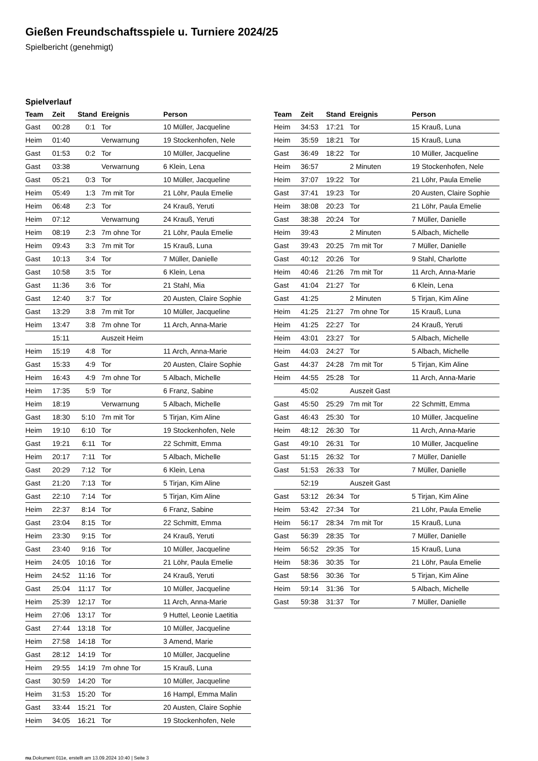Gießen Freundschaftsspiele u. Turniere 2024/25
Spielbericht (genehmigt)
Spielverlauf
| Team | Zeit | Stand | Ereignis | Person |
| --- | --- | --- | --- | --- |
| Gast | 00:28 | 0:1 | Tor | 10 Müller, Jacqueline |
| Heim | 01:40 | | Verwarnung | 19 Stockenhofen, Nele |
| Gast | 01:53 | 0:2 | Tor | 10 Müller, Jacqueline |
| Gast | 03:38 | | Verwarnung | 6 Klein, Lena |
| Gast | 05:21 | 0:3 | Tor | 10 Müller, Jacqueline |
| Heim | 05:49 | 1:3 | 7m mit Tor | 21 Löhr, Paula Emelie |
| Heim | 06:48 | 2:3 | Tor | 24 Krauß, Yeruti |
| Heim | 07:12 | | Verwarnung | 24 Krauß, Yeruti |
| Heim | 08:19 | 2:3 | 7m ohne Tor | 21 Löhr, Paula Emelie |
| Heim | 09:43 | 3:3 | 7m mit Tor | 15 Krauß, Luna |
| Gast | 10:13 | 3:4 | Tor | 7 Müller, Danielle |
| Gast | 10:58 | 3:5 | Tor | 6 Klein, Lena |
| Gast | 11:36 | 3:6 | Tor | 21 Stahl, Mia |
| Gast | 12:40 | 3:7 | Tor | 20 Austen, Claire Sophie |
| Gast | 13:29 | 3:8 | 7m mit Tor | 10 Müller, Jacqueline |
| Heim | 13:47 | 3:8 | 7m ohne Tor | 11 Arch, Anna-Marie |
| | 15:11 | | Auszeit Heim | |
| Heim | 15:19 | 4:8 | Tor | 11 Arch, Anna-Marie |
| Gast | 15:33 | 4:9 | Tor | 20 Austen, Claire Sophie |
| Heim | 16:43 | 4:9 | 7m ohne Tor | 5 Albach, Michelle |
| Heim | 17:35 | 5:9 | Tor | 6 Franz, Sabine |
| Heim | 18:19 | | Verwarnung | 5 Albach, Michelle |
| Gast | 18:30 | 5:10 | 7m mit Tor | 5 Tirjan, Kim Aline |
| Heim | 19:10 | 6:10 | Tor | 19 Stockenhofen, Nele |
| Gast | 19:21 | 6:11 | Tor | 22 Schmitt, Emma |
| Heim | 20:17 | 7:11 | Tor | 5 Albach, Michelle |
| Gast | 20:29 | 7:12 | Tor | 6 Klein, Lena |
| Gast | 21:20 | 7:13 | Tor | 5 Tirjan, Kim Aline |
| Gast | 22:10 | 7:14 | Tor | 5 Tirjan, Kim Aline |
| Heim | 22:37 | 8:14 | Tor | 6 Franz, Sabine |
| Gast | 23:04 | 8:15 | Tor | 22 Schmitt, Emma |
| Heim | 23:30 | 9:15 | Tor | 24 Krauß, Yeruti |
| Gast | 23:40 | 9:16 | Tor | 10 Müller, Jacqueline |
| Heim | 24:05 | 10:16 | Tor | 21 Löhr, Paula Emelie |
| Heim | 24:52 | 11:16 | Tor | 24 Krauß, Yeruti |
| Gast | 25:04 | 11:17 | Tor | 10 Müller, Jacqueline |
| Heim | 25:39 | 12:17 | Tor | 11 Arch, Anna-Marie |
| Heim | 27:06 | 13:17 | Tor | 9 Huttel, Leonie Laetitia |
| Gast | 27:44 | 13:18 | Tor | 10 Müller, Jacqueline |
| Heim | 27:58 | 14:18 | Tor | 3 Amend, Marie |
| Gast | 28:12 | 14:19 | Tor | 10 Müller, Jacqueline |
| Heim | 29:55 | 14:19 | 7m ohne Tor | 15 Krauß, Luna |
| Gast | 30:59 | 14:20 | Tor | 10 Müller, Jacqueline |
| Heim | 31:53 | 15:20 | Tor | 16 Hampl, Emma Malin |
| Gast | 33:44 | 15:21 | Tor | 20 Austen, Claire Sophie |
| Heim | 34:05 | 16:21 | Tor | 19 Stockenhofen, Nele |
| Team | Zeit | Stand | Ereignis | Person |
| --- | --- | --- | --- | --- |
| Heim | 34:53 | 17:21 | Tor | 15 Krauß, Luna |
| Heim | 35:59 | 18:21 | Tor | 15 Krauß, Luna |
| Gast | 36:49 | 18:22 | Tor | 10 Müller, Jacqueline |
| Heim | 36:57 | | 2 Minuten | 19 Stockenhofen, Nele |
| Heim | 37:07 | 19:22 | Tor | 21 Löhr, Paula Emelie |
| Gast | 37:41 | 19:23 | Tor | 20 Austen, Claire Sophie |
| Heim | 38:08 | 20:23 | Tor | 21 Löhr, Paula Emelie |
| Gast | 38:38 | 20:24 | Tor | 7 Müller, Danielle |
| Heim | 39:43 | | 2 Minuten | 5 Albach, Michelle |
| Gast | 39:43 | 20:25 | 7m mit Tor | 7 Müller, Danielle |
| Gast | 40:12 | 20:26 | Tor | 9 Stahl, Charlotte |
| Heim | 40:46 | 21:26 | 7m mit Tor | 11 Arch, Anna-Marie |
| Gast | 41:04 | 21:27 | Tor | 6 Klein, Lena |
| Gast | 41:25 | | 2 Minuten | 5 Tirjan, Kim Aline |
| Heim | 41:25 | 21:27 | 7m ohne Tor | 15 Krauß, Luna |
| Heim | 41:25 | 22:27 | Tor | 24 Krauß, Yeruti |
| Heim | 43:01 | 23:27 | Tor | 5 Albach, Michelle |
| Heim | 44:03 | 24:27 | Tor | 5 Albach, Michelle |
| Gast | 44:37 | 24:28 | 7m mit Tor | 5 Tirjan, Kim Aline |
| Heim | 44:55 | 25:28 | Tor | 11 Arch, Anna-Marie |
| | 45:02 | | Auszeit Gast | |
| Gast | 45:50 | 25:29 | 7m mit Tor | 22 Schmitt, Emma |
| Gast | 46:43 | 25:30 | Tor | 10 Müller, Jacqueline |
| Heim | 48:12 | 26:30 | Tor | 11 Arch, Anna-Marie |
| Gast | 49:10 | 26:31 | Tor | 10 Müller, Jacqueline |
| Gast | 51:15 | 26:32 | Tor | 7 Müller, Danielle |
| Gast | 51:53 | 26:33 | Tor | 7 Müller, Danielle |
| | 52:19 | | Auszeit Gast | |
| Gast | 53:12 | 26:34 | Tor | 5 Tirjan, Kim Aline |
| Heim | 53:42 | 27:34 | Tor | 21 Löhr, Paula Emelie |
| Heim | 56:17 | 28:34 | 7m mit Tor | 15 Krauß, Luna |
| Gast | 56:39 | 28:35 | Tor | 7 Müller, Danielle |
| Heim | 56:52 | 29:35 | Tor | 15 Krauß, Luna |
| Heim | 58:36 | 30:35 | Tor | 21 Löhr, Paula Emelie |
| Gast | 58:56 | 30:36 | Tor | 5 Tirjan, Kim Aline |
| Heim | 59:14 | 31:36 | Tor | 5 Albach, Michelle |
| Gast | 59:38 | 31:37 | Tor | 7 Müller, Danielle |
nu.Dokument 011e, erstellt am 13.09.2024 10:40 | Seite 3